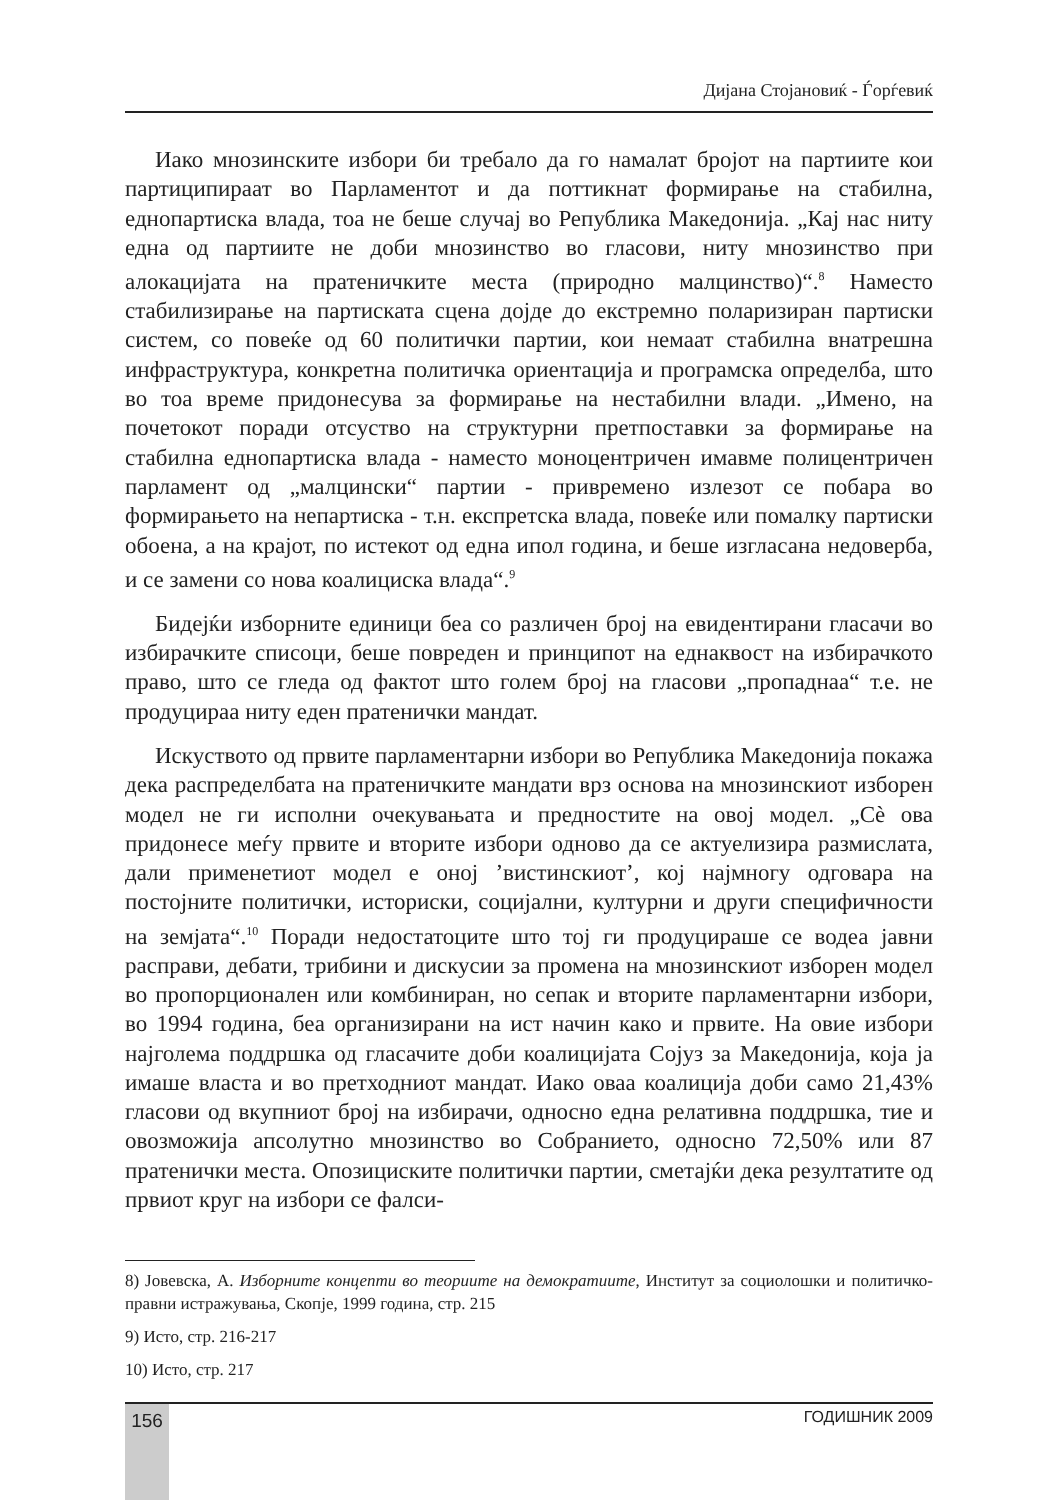Дијана Стојановиќ - Ѓорѓевиќ
Иако мнозинските избори би требало да го намалат бројот на партиите кои партиципираат во Парламентот и да поттикнат формирање на стабилна, еднопартиска влада, тоа не беше случај во Република Македонија. „Кај нас ниту една од партиите не доби мнозинство во гласови, ниту мнозинство при алокацијата на пратеничките места (природно малцинство)“.<sup>8</sup> Наместо стабилизирање на партиската сцена дојде до екстремно поларизиран партиски систем, со повеќе од 60 политички партии, кои немаат стабилна внатрешна инфраструктура, конкретна политичка ориентација и програмска определба, што во тоа време придонесува за формирање на нестабилни влади. „Имено, на почетокот поради отсуство на структурни претпоставки за формирање на стабилна еднопартиска влада - наместо моноцентричен имавме полицентричен парламент од „малцински“ партии - привремено излезот се побара во формирањето на непартиска - т.н. експретска влада, повеќе или помалку партиски обоена, а на крајот, по истекот од една ипол година, и беше изгласана недоверба, и се замени со нова коалициска влада“.<sup>9</sup>
Бидејќи изборните единици беа со различен број на евидентирани гласачи во избирачките списоци, беше повреден и принципот на еднаквост на избирачкото право, што се гледа од фактот што голем број на гласови „пропаднаа“ т.е. не продуцираа ниту еден пратенички мандат.
Искуството од првите парламентарни избори во Република Македонија покажа дека распределбата на пратеничките мандати врз основа на мнозинскиот изборен модел не ги исполни очекувањата и предностите на овој модел. „Сѐ ова придонесе меѓу првите и вторите избори одново да се актуелизира размислата, дали применетиот модел е оној ’вистинскиот’, кој најмногу одговара на постојните политички, историски, социјални, културни и други специфичности на земјата“.<sup>10</sup> Поради недостатоците што тој ги продуцираше се водеа јавни расправи, дебати, трибини и дискусии за промена на мнозинскиот изборен модел во пропорционален или комбиниран, но сепак и вторите парламентарни избори, во 1994 година, беа организирани на ист начин како и првите. На овие избори најголема поддршка од гласачите доби коалицијата Сојуз за Македонија, која ја имаше власта и во претходниот мандат. Иако оваа коалиција доби само 21,43% гласови од вкупниот број на избирачи, односно една релативна поддршка, тие и овозможија апсолутно мнозинство во Собранието, односно 72,50% или 87 пратенички места. Опозициските политички партии, сметајќи дека резултатите од првиот круг на избори се фалси-
8) Јовевска, А. Изборните концепти во теориите на демократиите, Институт за социолошки и политичко-правни истражувања, Скопје, 1999 година, стр. 215
9) Исто, стр. 216-217
10) Исто, стр. 217
156 ГОДИШНИК 2009